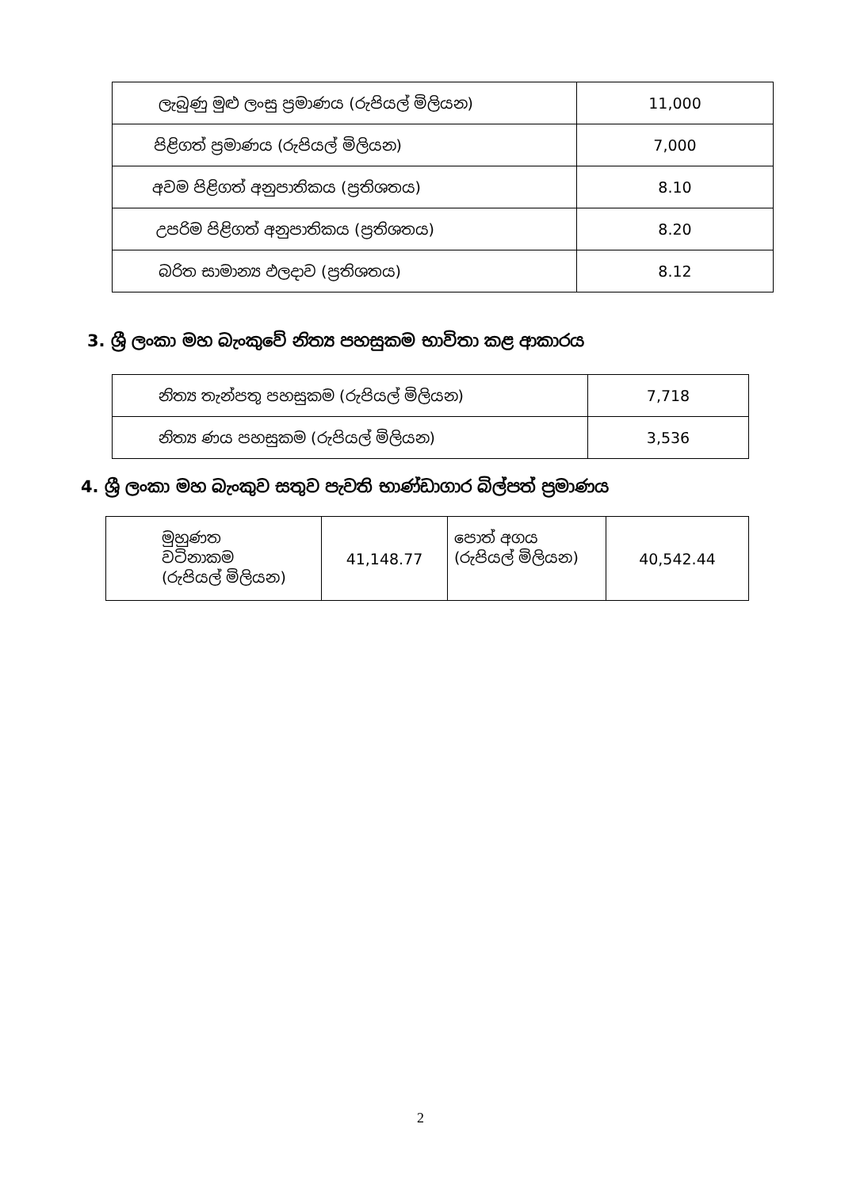| ලැබුණු මුළු ලංසු ප්‍රමාණය (රුපියල් මිලියන) | 11,000 |
| පිළිගත් ප්‍රමාණය (රුපියල් මිලියන) | 7,000 |
| අවම පිළිගත් අනුපාතිකය (ප්‍රතිශතය) | 8.10 |
| උපරිම පිළිගත් අනුපාතිකය (ප්‍රතිශතය) | 8.20 |
| බරිත සාමාන්‍ය ඵලදාව (ප්‍රතිශතය) | 8.12 |
3. ශ්‍රී ලංකා මහ බැංකුවේ නිත්‍ය පහසුකම භාවිතා කළ ආකාරය
| නිත්‍ය තැන්පතු පහසුකම (රුපියල් මිලියන) | 7,718 |
| නිත්‍ය ණය පහසුකම (රුපියල් මිලියන) | 3,536 |
4. ශ්‍රී ලංකා මහ බැංකුව සතුව පැවති භාණ්ඩාගාර බිල්පත් ප්‍රමාණය
| මුහුණත වටිනාකම (රුපියල් මිලියන) | 41,148.77 | පොත් අගය (රුපියල් මිලියන) | 40,542.44 |
2